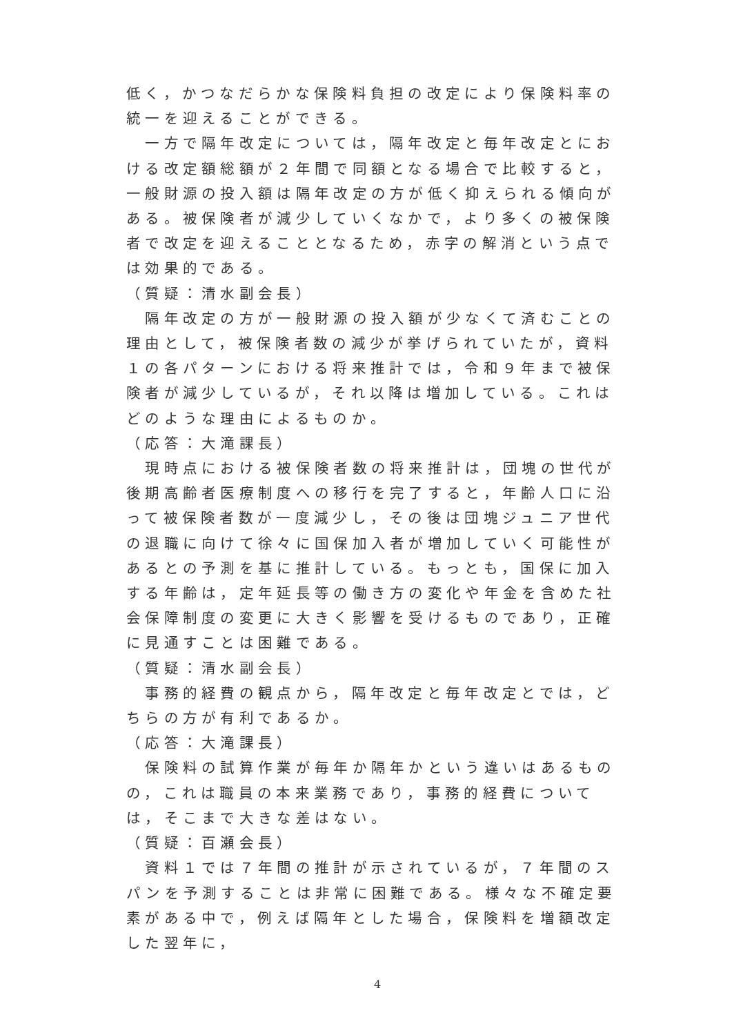低く，かつなだらかな保険料負担の改定により保険料率の統一を迎えることができる。
　一方で隔年改定については，隔年改定と毎年改定とにおける改定額総額が２年間で同額となる場合で比較すると，一般財源の投入額は隔年改定の方が低く抑えられる傾向がある。被保険者が減少していくなかで，より多くの被保険者で改定を迎えることとなるため，赤字の解消という点では効果的である。
（質疑：清水副会長）
　隔年改定の方が一般財源の投入額が少なくて済むことの理由として，被保険者数の減少が挙げられていたが，資料１の各パターンにおける将来推計では，令和９年まで被保険者が減少しているが，それ以降は増加している。これはどのような理由によるものか。
（応答：大滝課長）
　現時点における被保険者数の将来推計は，団塊の世代が後期高齢者医療制度への移行を完了すると，年齢人口に沿って被保険者数が一度減少し，その後は団塊ジュニア世代の退職に向けて徐々に国保加入者が増加していく可能性があるとの予測を基に推計している。もっとも，国保に加入する年齢は，定年延長等の働き方の変化や年金を含めた社会保障制度の変更に大きく影響を受けるものであり，正確に見通すことは困難である。
（質疑：清水副会長）
　事務的経費の観点から，隔年改定と毎年改定とでは，どちらの方が有利であるか。
（応答：大滝課長）
　保険料の試算作業が毎年か隔年かという違いはあるものの，これは職員の本来業務であり，事務的経費については，そこまで大きな差はない。
（質疑：百瀬会長）
　資料１では７年間の推計が示されているが，７年間のスパンを予測することは非常に困難である。様々な不確定要素がある中で，例えば隔年とした場合，保険料を増額改定した翌年に，
4